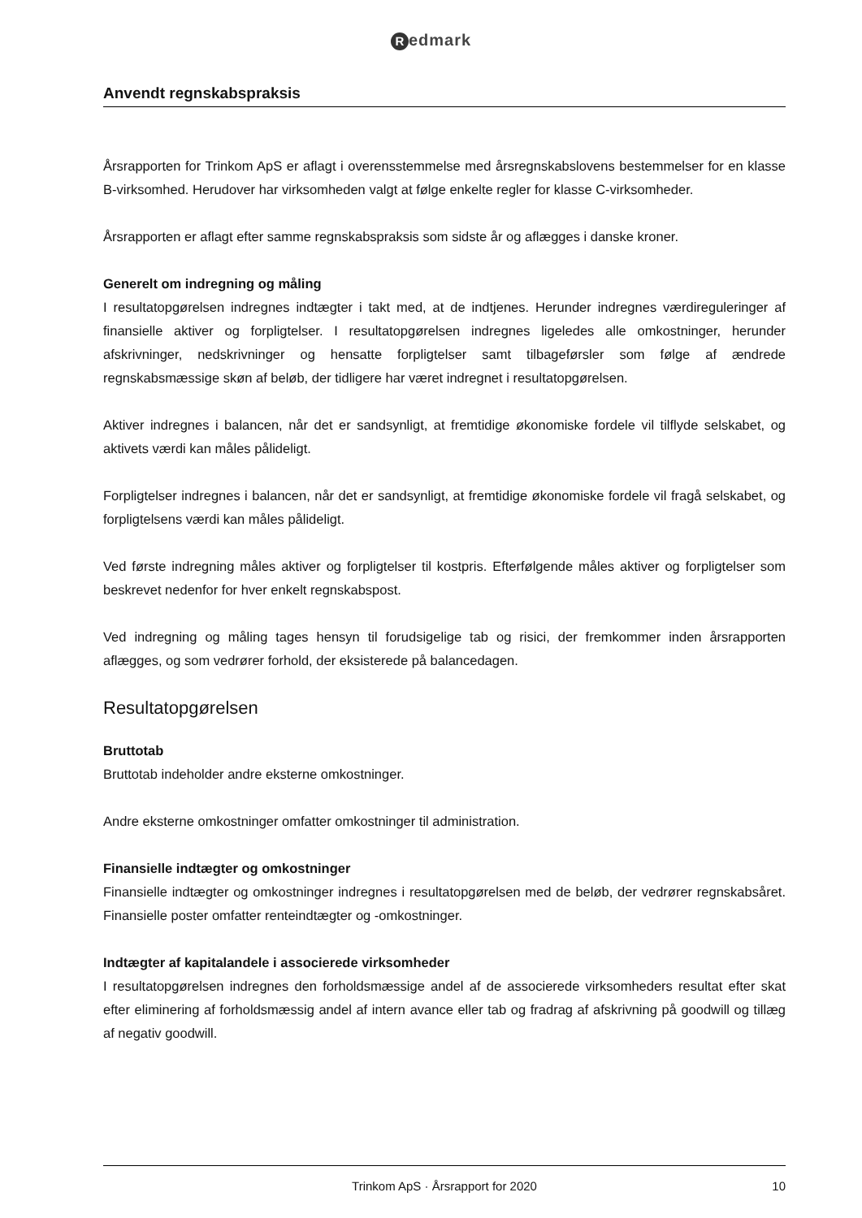Redmark
Anvendt regnskabspraksis
Årsrapporten for Trinkom ApS er aflagt i overensstemmelse med årsregnskabslovens bestemmelser for en klasse B-virksomhed. Herudover har virksomheden valgt at følge enkelte regler for klasse C-virksomheder.
Årsrapporten er aflagt efter samme regnskabspraksis som sidste år og aflægges i danske kroner.
Generelt om indregning og måling
I resultatopgørelsen indregnes indtægter i takt med, at de indtjenes. Herunder indregnes værdireguleringer af finansielle aktiver og forpligtelser. I resultatopgørelsen indregnes ligeledes alle omkostninger, herunder afskrivninger, nedskrivninger og hensatte forpligtelser samt tilbageførsler som følge af ændrede regnskabsmæssige skøn af beløb, der tidligere har været indregnet i resultatopgørelsen.
Aktiver indregnes i balancen, når det er sandsynligt, at fremtidige økonomiske fordele vil tilflyde selskabet, og aktivets værdi kan måles pålideligt.
Forpligtelser indregnes i balancen, når det er sandsynligt, at fremtidige økonomiske fordele vil fragå selskabet, og forpligtelsens værdi kan måles pålideligt.
Ved første indregning måles aktiver og forpligtelser til kostpris. Efterfølgende måles aktiver og forpligtelser som beskrevet nedenfor for hver enkelt regnskabspost.
Ved indregning og måling tages hensyn til forudsigelige tab og risici, der fremkommer inden årsrapporten aflægges, og som vedrører forhold, der eksisterede på balancedagen.
Resultatopgørelsen
Bruttotab
Bruttotab indeholder andre eksterne omkostninger.
Andre eksterne omkostninger omfatter omkostninger til administration.
Finansielle indtægter og omkostninger
Finansielle indtægter og omkostninger indregnes i resultatopgørelsen med de beløb, der vedrører regnskabsåret. Finansielle poster omfatter renteindtægter og -omkostninger.
Indtægter af kapitalandele i associerede virksomheder
I resultatopgørelsen indregnes den forholdsmæssige andel af de associerede virksomheders resultat efter skat efter eliminering af forholdsmæssig andel af intern avance eller tab og fradrag af afskrivning på goodwill og tillæg af negativ goodwill.
Trinkom ApS · Årsrapport for 2020 10